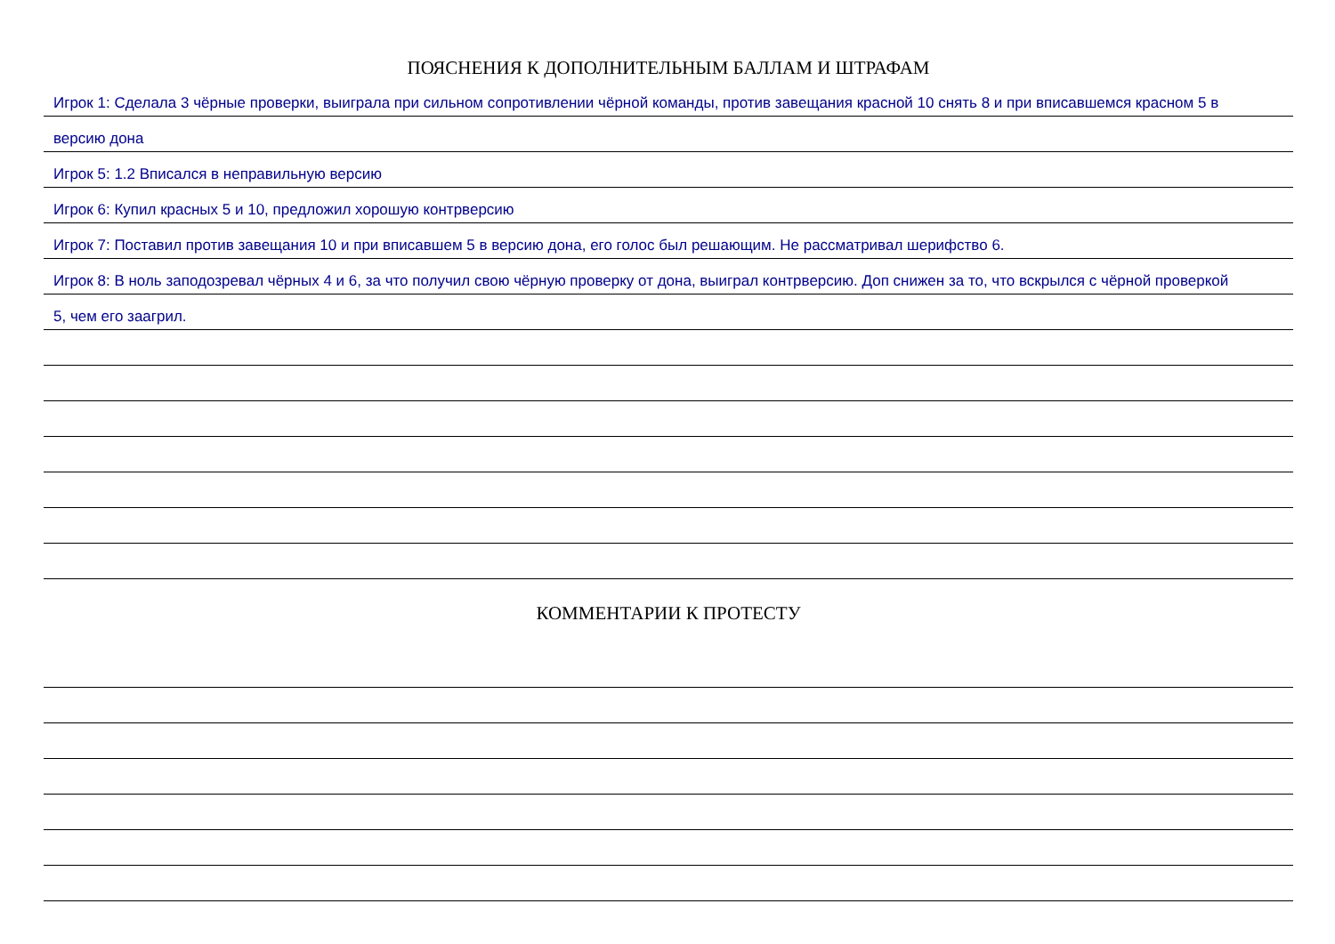ПОЯСНЕНИЯ К ДОПОЛНИТЕЛЬНЫМ БАЛЛАМ И ШТРАФАМ
Игрок 1: Сделала 3 чёрные проверки, выиграла при сильном сопротивлении чёрной команды, против завещания красной 10 снять 8 и при вписавшемся красном 5 в
версию дона
Игрок 5: 1.2 Вписался в неправильную версию
Игрок 6: Купил красных 5 и 10, предложил хорошую контрверсию
Игрок 7: Поставил против завещания 10 и при вписавшем 5 в версию дона, его голос был решающим. Не рассматривал шерифство 6.
Игрок 8: В ноль заподозревал чёрных 4 и 6, за что получил свою чёрную проверку от дона, выиграл контрверсию. Доп снижен за то, что вскрылся с чёрной проверкой
5, чем его заагрил.
КОММЕНТАРИИ К ПРОТЕСТУ